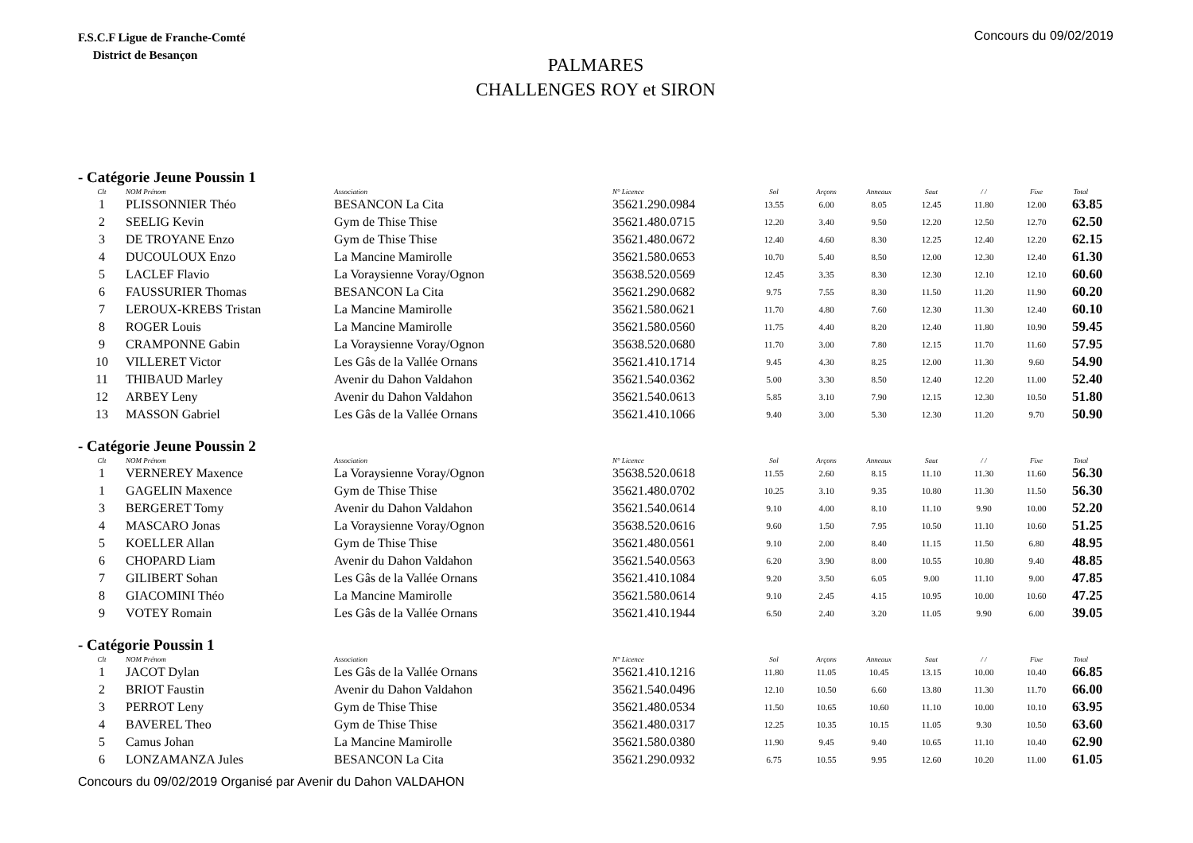F.S.C.F Ligue de Franche-Comté
District de Besançon
Concours du 09/02/2019
PALMARES
CHALLENGES ROY et SIRON
- Catégorie Jeune Poussin 1
| Clt | NOM Prénom | Association | N° Licence | Sol | Arçons | Anneaux | Saut | / / | Fixe | Total |
| --- | --- | --- | --- | --- | --- | --- | --- | --- | --- | --- |
| 1 | PLISSONNIER Théo | BESANCON La Cita | 35621.290.0984 | 13.55 | 6.00 | 8.05 | 12.45 | 11.80 | 12.00 | 63.85 |
| 2 | SEELIG Kevin | Gym de Thise Thise | 35621.480.0715 | 12.20 | 3.40 | 9.50 | 12.20 | 12.50 | 12.70 | 62.50 |
| 3 | DE TROYANE Enzo | Gym de Thise Thise | 35621.480.0672 | 12.40 | 4.60 | 8.30 | 12.25 | 12.40 | 12.20 | 62.15 |
| 4 | DUCOULOUX Enzo | La Mancine Mamirolle | 35621.580.0653 | 10.70 | 5.40 | 8.50 | 12.00 | 12.30 | 12.40 | 61.30 |
| 5 | LACLEF Flavio | La Voraysienne Voray/Ognon | 35638.520.0569 | 12.45 | 3.35 | 8.30 | 12.30 | 12.10 | 12.10 | 60.60 |
| 6 | FAUSSURIER Thomas | BESANCON La Cita | 35621.290.0682 | 9.75 | 7.55 | 8.30 | 11.50 | 11.20 | 11.90 | 60.20 |
| 7 | LEROUX-KREBS Tristan | La Mancine Mamirolle | 35621.580.0621 | 11.70 | 4.80 | 7.60 | 12.30 | 11.30 | 12.40 | 60.10 |
| 8 | ROGER Louis | La Mancine Mamirolle | 35621.580.0560 | 11.75 | 4.40 | 8.20 | 12.40 | 11.80 | 10.90 | 59.45 |
| 9 | CRAMPONNE Gabin | La Voraysienne Voray/Ognon | 35638.520.0680 | 11.70 | 3.00 | 7.80 | 12.15 | 11.70 | 11.60 | 57.95 |
| 10 | VILLERET Victor | Les Gâs de la Vallée Ornans | 35621.410.1714 | 9.45 | 4.30 | 8.25 | 12.00 | 11.30 | 9.60 | 54.90 |
| 11 | THIBAUD Marley | Avenir du Dahon Valdahon | 35621.540.0362 | 5.00 | 3.30 | 8.50 | 12.40 | 12.20 | 11.00 | 52.40 |
| 12 | ARBEY Leny | Avenir du Dahon Valdahon | 35621.540.0613 | 5.85 | 3.10 | 7.90 | 12.15 | 12.30 | 10.50 | 51.80 |
| 13 | MASSON Gabriel | Les Gâs de la Vallée Ornans | 35621.410.1066 | 9.40 | 3.00 | 5.30 | 12.30 | 11.20 | 9.70 | 50.90 |
- Catégorie Jeune Poussin 2
| Clt | NOM Prénom | Association | N° Licence | Sol | Arçons | Anneaux | Saut | / / | Fixe | Total |
| --- | --- | --- | --- | --- | --- | --- | --- | --- | --- | --- |
| 1 | VERNEREY Maxence | La Voraysienne Voray/Ognon | 35638.520.0618 | 11.55 | 2.60 | 8.15 | 11.10 | 11.30 | 11.60 | 56.30 |
| 1 | GAGELIN Maxence | Gym de Thise Thise | 35621.480.0702 | 10.25 | 3.10 | 9.35 | 10.80 | 11.30 | 11.50 | 56.30 |
| 3 | BERGERET Tomy | Avenir du Dahon Valdahon | 35621.540.0614 | 9.10 | 4.00 | 8.10 | 11.10 | 9.90 | 10.00 | 52.20 |
| 4 | MASCARO Jonas | La Voraysienne Voray/Ognon | 35638.520.0616 | 9.60 | 1.50 | 7.95 | 10.50 | 11.10 | 10.60 | 51.25 |
| 5 | KOELLER Allan | Gym de Thise Thise | 35621.480.0561 | 9.10 | 2.00 | 8.40 | 11.15 | 11.50 | 6.80 | 48.95 |
| 6 | CHOPARD Liam | Avenir du Dahon Valdahon | 35621.540.0563 | 6.20 | 3.90 | 8.00 | 10.55 | 10.80 | 9.40 | 48.85 |
| 7 | GILIBERT Sohan | Les Gâs de la Vallée Ornans | 35621.410.1084 | 9.20 | 3.50 | 6.05 | 9.00 | 11.10 | 9.00 | 47.85 |
| 8 | GIACOMINI Théo | La Mancine Mamirolle | 35621.580.0614 | 9.10 | 2.45 | 4.15 | 10.95 | 10.00 | 10.60 | 47.25 |
| 9 | VOTEY Romain | Les Gâs de la Vallée Ornans | 35621.410.1944 | 6.50 | 2.40 | 3.20 | 11.05 | 9.90 | 6.00 | 39.05 |
- Catégorie Poussin 1
| Clt | NOM Prénom | Association | N° Licence | Sol | Arçons | Anneaux | Saut | / / | Fixe | Total |
| --- | --- | --- | --- | --- | --- | --- | --- | --- | --- | --- |
| 1 | JACOT Dylan | Les Gâs de la Vallée Ornans | 35621.410.1216 | 11.80 | 11.05 | 10.45 | 13.15 | 10.00 | 10.40 | 66.85 |
| 2 | BRIOT Faustin | Avenir du Dahon Valdahon | 35621.540.0496 | 12.10 | 10.50 | 6.60 | 13.80 | 11.30 | 11.70 | 66.00 |
| 3 | PERROT Leny | Gym de Thise Thise | 35621.480.0534 | 11.50 | 10.65 | 10.60 | 11.10 | 10.00 | 10.10 | 63.95 |
| 4 | BAVEREL Theo | Gym de Thise Thise | 35621.480.0317 | 12.25 | 10.35 | 10.15 | 11.05 | 9.30 | 10.50 | 63.60 |
| 5 | Camus Johan | La Mancine Mamirolle | 35621.580.0380 | 11.90 | 9.45 | 9.40 | 10.65 | 11.10 | 10.40 | 62.90 |
| 6 | LONZAMANZA Jules | BESANCON La Cita | 35621.290.0932 | 6.75 | 10.55 | 9.95 | 12.60 | 10.20 | 11.00 | 61.05 |
Concours du 09/02/2019 Organisé par Avenir du Dahon VALDAHON